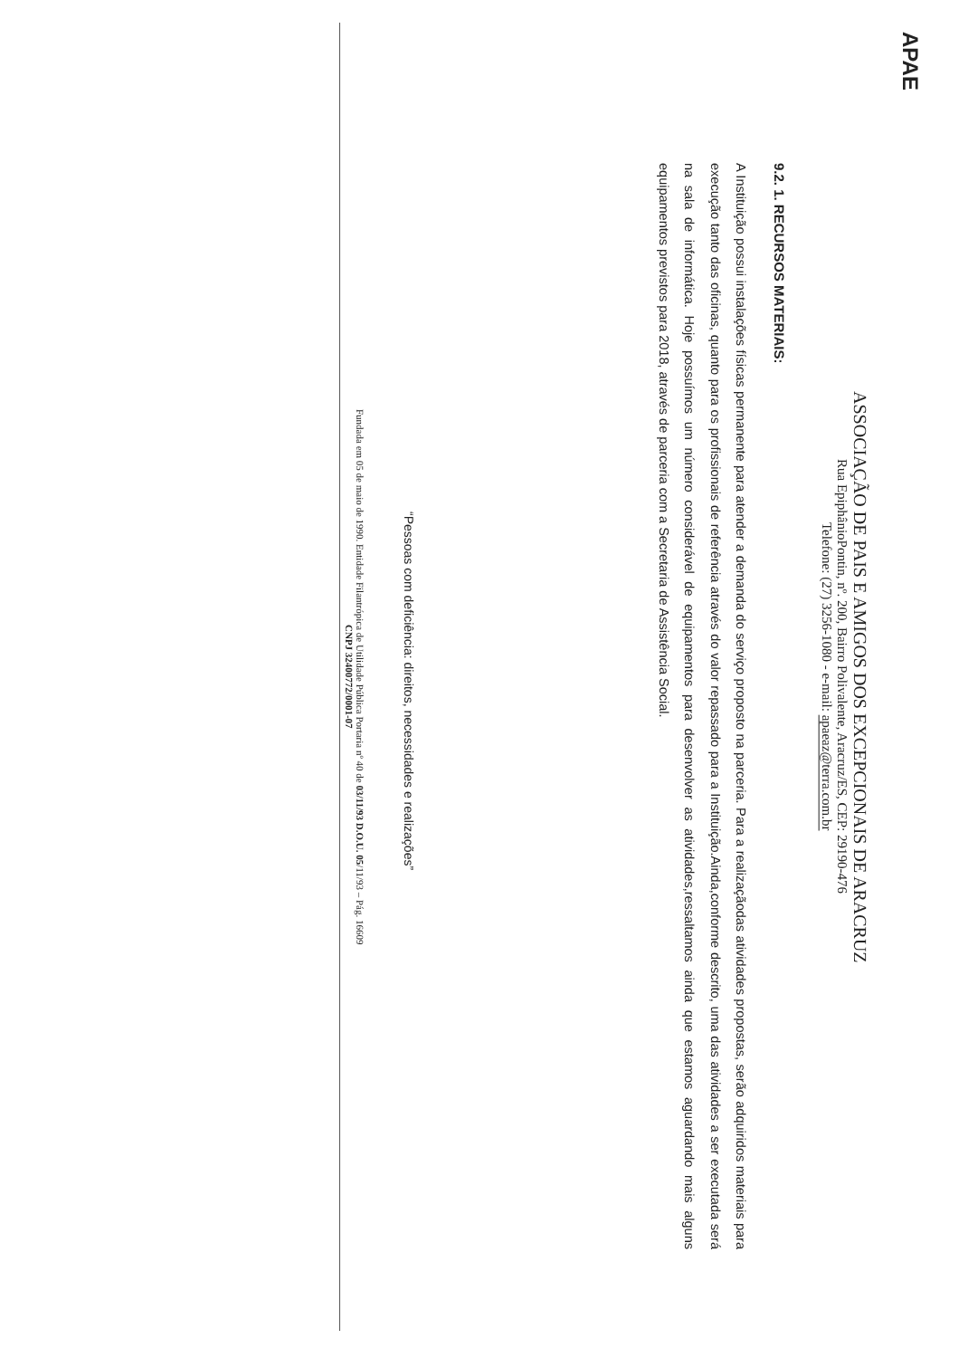APAE
ASSOCIAÇÃO DE PAIS E AMIGOS DOS EXCEPCIONAIS DE ARACRUZ
Rua EpiphânioPontin, nº. 200, Bairro Polivalente, Aracruz/ES, CEP: 29190-476
Telefone: (27) 3256-1080 - e-mail: apaeaz@terra.com.br
9.2. 1. RECURSOS MATERIAIS:
A Instituição possui instalações físicas permanente para atender a demanda do serviço proposto na parceria. Para a realizaçãodas atividades propostas, serão adquiridos materiais para execução tanto das oficinas, quanto para os profissionais de referência através do valor repassado para a Instituição.Ainda,conforme descrito, uma das atividades a ser executada será na sala de informática. Hoje possuímos um número considerável de equipamentos para desenvolver as atividades,ressaltamos ainda que estamos aguardando mais alguns equipamentos previstos para 2018, através de parceria com a Secretaria de Assistência Social.
“Pessoas com deficiência: direitos, necessidades e realizações”
Fundada em 05 de maio de 1990. Entidade Filantrópica de Utilidade Pública Portaria nº 40 de 03/11/93 D.O.U. 05/11/93 – Pág. 16609
CNPJ 32400772/0001-07